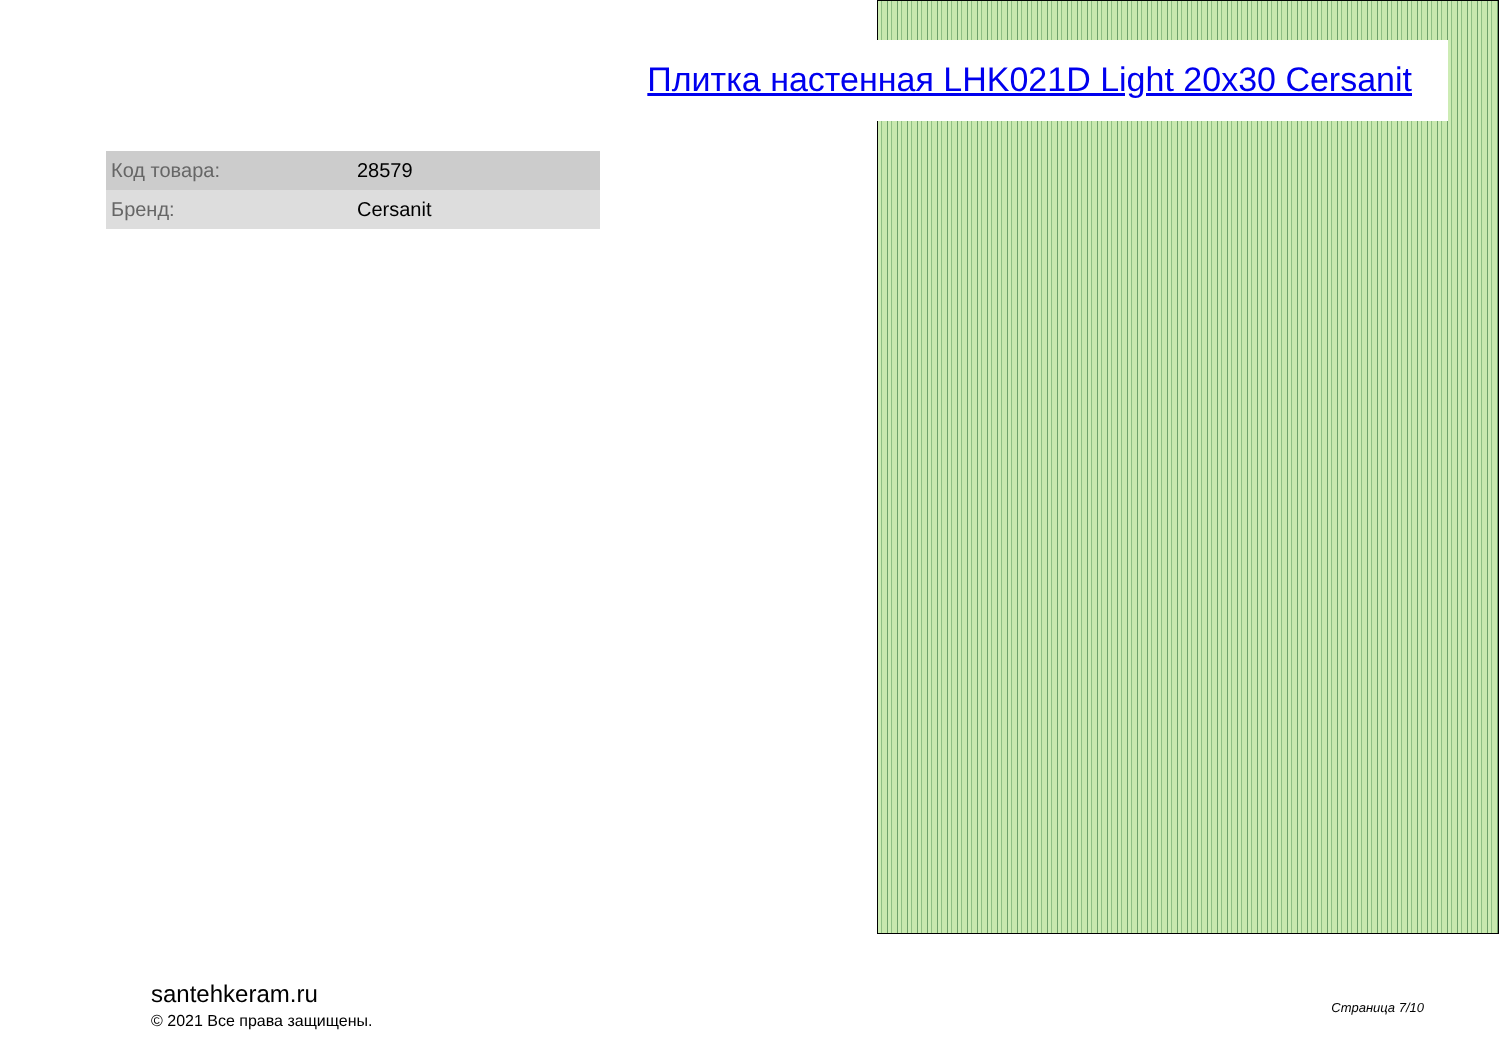Плитка настенная LHK021D Light 20x30 Cersanit
| Код товара: | 28579 |
| Бренд: | Cersanit |
santehkeram.ru
© 2021 Все права защищены.
Страница 7/10